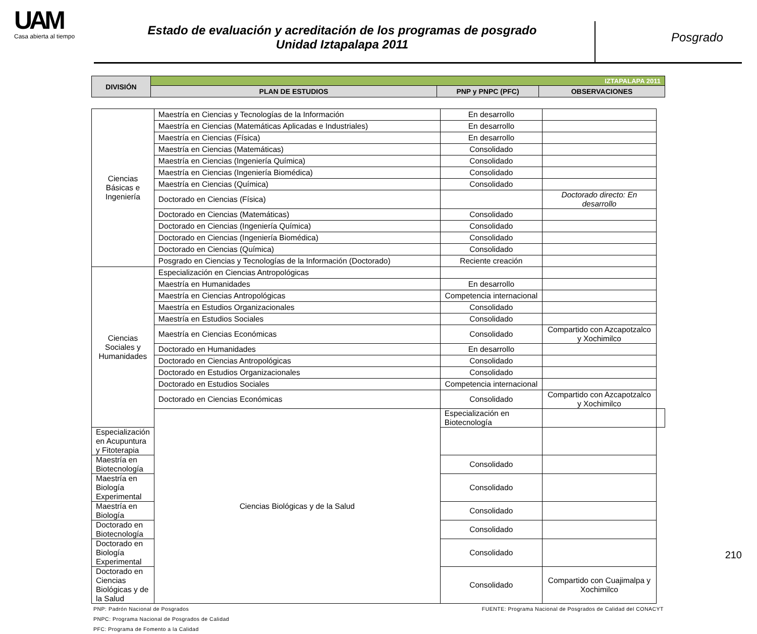UAM
Casa abierta al tiempo
Estado de evaluación y acreditación de los programas de posgrado
Unidad Iztapalapa 2011
Posgrado
| DIVISIÓN | IZTAPALAPA 2011 | | |
| --- | --- | --- | --- |
| | PLAN DE ESTUDIOS | PNP y PNPC (PFC) | OBSERVACIONES |
| Ciencias Básicas e Ingeniería | Maestría en Ciencias y Tecnologías de la Información | En desarrollo | | |
| | Maestría en Ciencias (Matemáticas Aplicadas e Industriales) | En desarrollo | | |
| | Maestría en Ciencias (Física) | En desarrollo | | |
| | Maestría en Ciencias (Matemáticas) | Consolidado | | |
| | Maestría en Ciencias (Ingeniería Química) | Consolidado | | |
| | Maestría en Ciencias (Ingeniería Biomédica) | Consolidado | | |
| | Maestría en Ciencias (Química) | Consolidado | | |
| | Doctorado en Ciencias (Física) | | Doctorado directo: En desarrollo | |
| | Doctorado en Ciencias (Matemáticas) | Consolidado | | |
| | Doctorado en Ciencias (Ingeniería Química) | Consolidado | | |
| | Doctorado en Ciencias (Ingeniería Biomédica) | Consolidado | | |
| | Doctorado en Ciencias (Química) | Consolidado | | |
| | Posgrado en Ciencias y Tecnologías de la Información (Doctorado) | Reciente creación | | |
| Ciencias Sociales y Humanidades | Especialización en Ciencias Antropológicas | | | |
| | Maestría en Humanidades | En desarrollo | | |
| | Maestría en Ciencias Antropológicas | Competencia internacional | | |
| | Maestría en Estudios Organizacionales | Consolidado | | |
| | Maestría en Estudios Sociales | Consolidado | | |
| | Maestría en Ciencias Económicas | Consolidado | Compartido con Azcapotzalco y Xochimilco | |
| | Doctorado en Humanidades | En desarrollo | | |
| | Doctorado en Ciencias Antropológicas | Consolidado | | |
| | Doctorado en Estudios Organizacionales | Consolidado | | |
| | Doctorado en Estudios Sociales | Competencia internacional | | |
| | Doctorado en Ciencias Económicas | Consolidado | Compartido con Azcapotzalco y Xochimilco | |
| | Ciencias Biológicas y de la Salud | Especialización en Biotecnología | | |
| Especialización en Acupuntura y Fitoterapia | | | | |
| Maestría en Biotecnología | | Consolidado | | |
| Maestría en Biología Experimental | | Consolidado | | |
| Maestría en Biología | | Consolidado | | |
| Doctorado en Biotecnología | | Consolidado | | |
| Doctorado en Biología Experimental | | Consolidado | | |
| Doctorado en Ciencias Biológicas y de la Salud | | Consolidado | Compartido con Cuajimalpa y Xochimilco | |
PNP: Padrón Nacional de Posgrados FUENTE: Programa Nacional de Posgrados de Calidad del CONACYT
PNPC: Programa Nacional de Posgrados de Calidad
PFC: Programa de Fomento a la Calidad
210